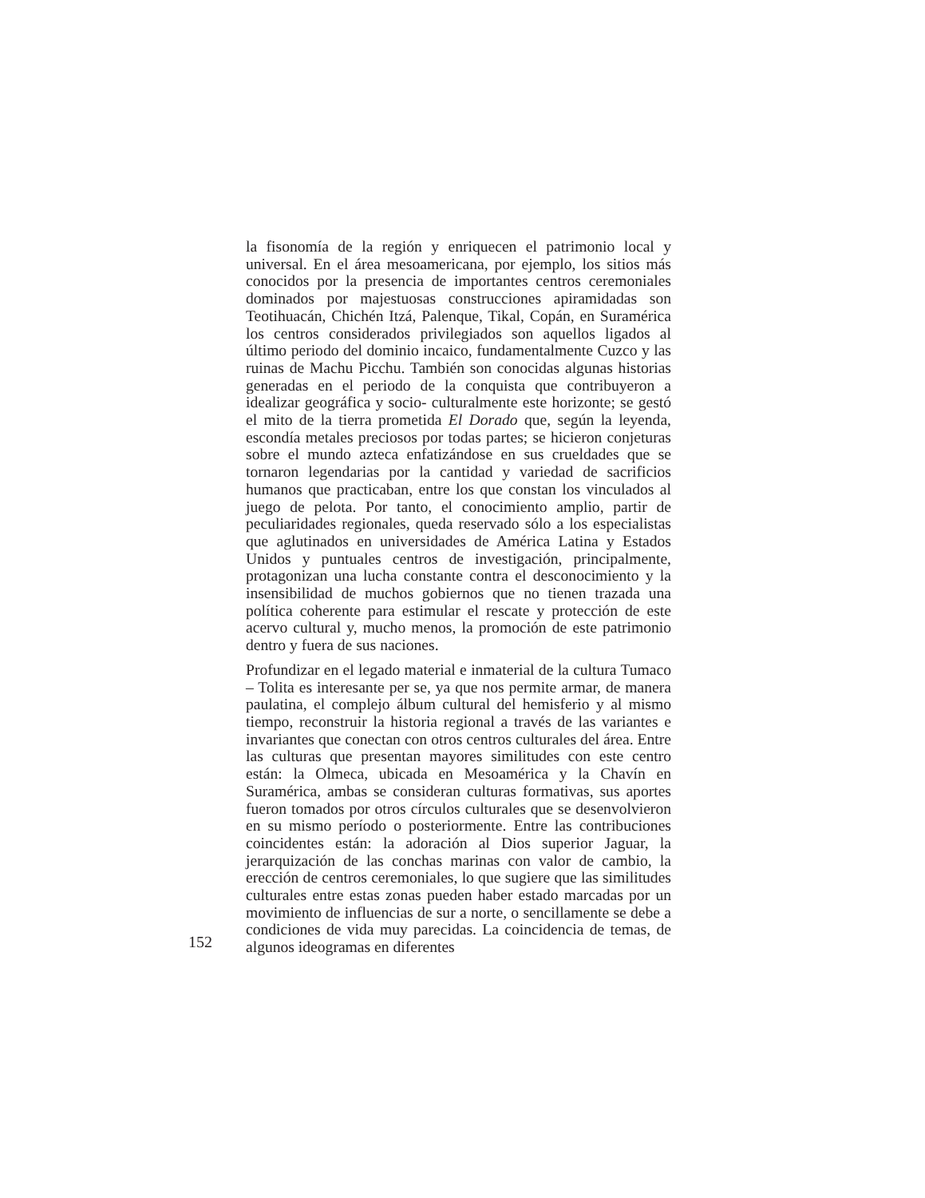la fisonomía de la región y enriquecen el patrimonio local y universal. En el área mesoamericana, por ejemplo, los sitios más conocidos por la presencia de importantes centros ceremoniales dominados por majestuosas construcciones apiramidadas son Teotihuacán, Chichén Itzá, Palenque, Tikal, Copán, en Suramérica los centros considerados privilegiados son aquellos ligados al último periodo del dominio incaico, fundamentalmente Cuzco y las ruinas de Machu Picchu. También son conocidas algunas historias generadas en el periodo de la conquista que contribuyeron a idealizar geográfica y socio- culturalmente este horizonte; se gestó el mito de la tierra prometida El Dorado que, según la leyenda, escondía metales preciosos por todas partes; se hicieron conjeturas sobre el mundo azteca enfatizándose en sus crueldades que se tornaron legendarias por la cantidad y variedad de sacrificios humanos que practicaban, entre los que constan los vinculados al juego de pelota. Por tanto, el conocimiento amplio, partir de peculiaridades regionales, queda reservado sólo a los especialistas que aglutinados en universidades de América Latina y Estados Unidos y puntuales centros de investigación, principalmente, protagonizan una lucha constante contra el desconocimiento y la insensibilidad de muchos gobiernos que no tienen trazada una política coherente para estimular el rescate y protección de este acervo cultural y, mucho menos, la promoción de este patrimonio dentro y fuera de sus naciones.
Profundizar en el legado material e inmaterial de la cultura Tumaco – Tolita es interesante per se, ya que nos permite armar, de manera paulatina, el complejo álbum cultural del hemisferio y al mismo tiempo, reconstruir la historia regional a través de las variantes e invariantes que conectan con otros centros culturales del área. Entre las culturas que presentan mayores similitudes con este centro están: la Olmeca, ubicada en Mesoamérica y la Chavín en Suramérica, ambas se consideran culturas formativas, sus aportes fueron tomados por otros círculos culturales que se desenvolvieron en su mismo período o posteriormente. Entre las contribuciones coincidentes están: la adoración al Dios superior Jaguar, la jerarquización de las conchas marinas con valor de cambio, la erección de centros ceremoniales, lo que sugiere que las similitudes culturales entre estas zonas pueden haber estado marcadas por un movimiento de influencias de sur a norte, o sencillamente se debe a condiciones de vida muy parecidas. La coincidencia de temas, de algunos ideogramas en diferentes
152